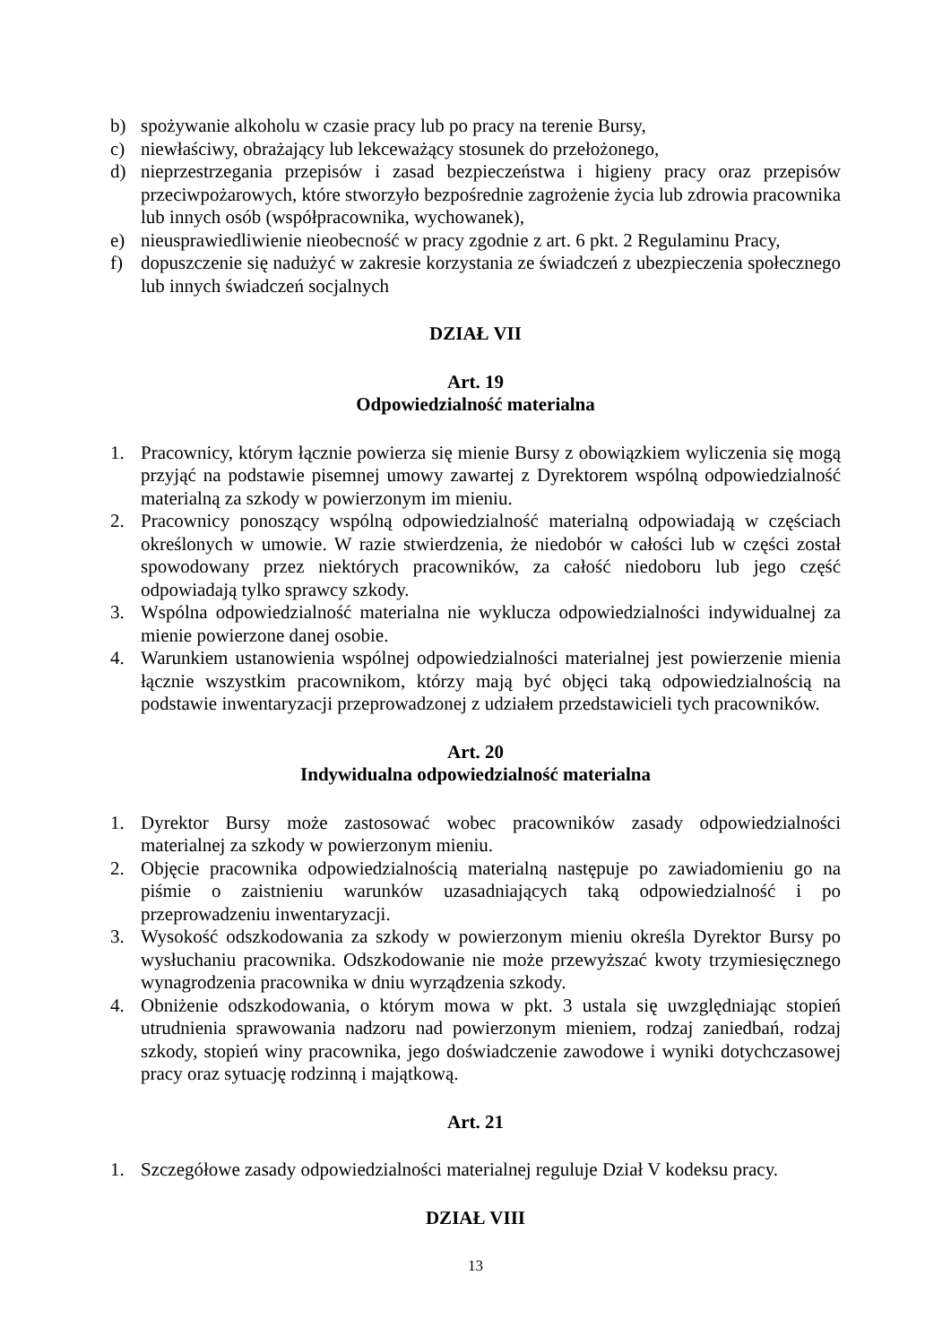b) spożywanie alkoholu w czasie pracy lub po pracy na terenie Bursy,
c) niewłaściwy, obrażający lub lekceważący stosunek do przełożonego,
d) nieprzestrzegania przepisów i zasad bezpieczeństwa i higieny pracy oraz przepisów przeciwpożarowych, które stworzyło bezpośrednie zagrożenie życia lub zdrowia pracownika lub innych osób (współpracownika, wychowanek),
e) nieusprawiedliwienie nieobecność w pracy zgodnie z art. 6 pkt. 2 Regulaminu Pracy,
f) dopuszczenie się nadużyć w zakresie korzystania ze świadczeń z ubezpieczenia społecznego lub innych świadczeń socjalnych
DZIAŁ VII
Art. 19
Odpowiedzialność materialna
1. Pracownicy, którym łącznie powierza się mienie Bursy z obowiązkiem wyliczenia się mogą przyjąć na podstawie pisemnej umowy zawartej z Dyrektorem wspólną odpowiedzialność materialną za szkody w powierzonym im mieniu.
2. Pracownicy ponoszący wspólną odpowiedzialność materialną odpowiadają w częściach określonych w umowie. W razie stwierdzenia, że niedobór w całości lub w części został spowodowany przez niektórych pracowników, za całość niedoboru lub jego część odpowiadają tylko sprawcy szkody.
3. Wspólna odpowiedzialność materialna nie wyklucza odpowiedzialności indywidualnej za mienie powierzone danej osobie.
4. Warunkiem ustanowienia wspólnej odpowiedzialności materialnej jest powierzenie mienia łącznie wszystkim pracownikom, którzy mają być objęci taką odpowiedzialnością na podstawie inwentaryzacji przeprowadzonej z udziałem przedstawicieli tych pracowników.
Art. 20
Indywidualna odpowiedzialność materialna
1. Dyrektor Bursy może zastosować wobec pracowników zasady odpowiedzialności materialnej za szkody w powierzonym mieniu.
2. Objęcie pracownika odpowiedzialnością materialną następuje po zawiadomieniu go na piśmie o zaistnieniu warunków uzasadniających taką odpowiedzialność i po przeprowadzeniu inwentaryzacji.
3. Wysokość odszkodowania za szkody w powierzonym mieniu określa Dyrektor Bursy po wysłuchaniu pracownika. Odszkodowanie nie może przewyższać kwoty trzymiesięcznego wynagrodzenia pracownika w dniu wyrządzenia szkody.
4. Obniżenie odszkodowania, o którym mowa w pkt. 3 ustala się uwzględniając stopień utrudnienia sprawowania nadzoru nad powierzonym mieniem, rodzaj zaniedbań, rodzaj szkody, stopień winy pracownika, jego doświadczenie zawodowe i wyniki dotychczasowej pracy oraz sytuację rodzinną i majątkową.
Art. 21
1. Szczegółowe zasady odpowiedzialności materialnej reguluje Dział V kodeksu pracy.
DZIAŁ VIII
13